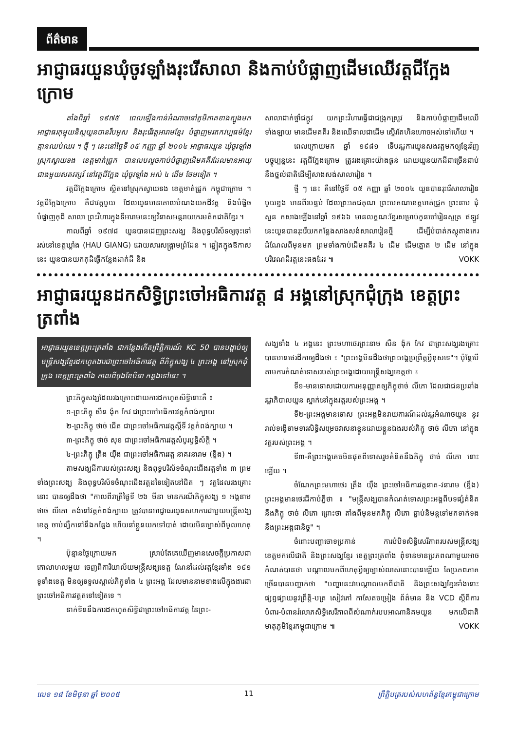ព័ត៌មាន
អាជ្ញាធរយួនឃុំចូវឡាំងរុះរើសាលា និងកាប់បំផ្លាញដើមឈើវត្តជីក្អែងក្រោម
តាំងពីឆ្នាំ ១៩៧៥ ពេលឡើងកាន់អំណាចនៅភូមិភាគខាងត្បូងមក អាជ្ញាធរកុម្មុយនិស្តយួនបានរឹបអូស និងរុះរើវត្តអារាមខ្មែរ បំផ្លាញមរតកវប្បធម៌ខ្មែរគ្មានឈប់ឈរ ។ ថ្មី ៗ នេះនៅថ្ងៃទី ០៥ កញ្ញា ឆ្នាំ ២០០៤ អាជ្ញាធរយួន ឃុំចូវឡាំង ស្រុកស្វាយទង ខេត្តមាត់ជ្រូក បានលបលួចកាប់បំផ្លាញដើមគគីរដែលមានអាយុជាងមួយសតវត្សរ៍ នៅវត្តជីក្អែង ឃុំចូវឡាំង អស់ ៤ ដើម ថែមទៀត ។
វត្តជីក្អែងក្រោម ស្ថិតនៅស្រុកស្វាយទង ខេត្តមាត់ជ្រូក កម្ពុជាក្រោម ។ វត្តជីក្អែងក្រោម គឺជាវត្តមួយ ដែលយួនមានគោលបំណងយកដីវត្ត និងបំផ្លិចបំផ្លាញកុដិ សាលា ព្រះវិហារក្នុងទីអារាមនេះឲ្យវិនាសអន្តរាយកេរមត៌កជាតិខ្មែរ ។
កាលពីឆ្នាំ ១៩៧៨ យួនបានដេញព្រះសង្ឃ និងពុទ្ធបរិស័ទឲ្យចុះទៅរស់នៅខេត្តឃ្លាំង (HAU GIANG) ដោយសារសង្គ្រាមព្រំដែន ។ ឆ្លៀតក្នុងឱកាសនេះ យួនបានយកកុដិធ្វើកន្លែងដាក់ដី និង
សាលាដាក់ថ្នាំជក្តូវ យកព្រះវិហារធ្វើជាជង្រុកស្រូវ និងកាប់បំផ្លាញដើមឈើទាំងឡាយ មានដើមគគីរ និងឈើទាលជាដើម ស្ទើរតែហិនហោចអស់ទៅហើយ ។
ពេលក្រោយមក ឆ្នាំ ១៩៨១ ទើបរដ្ឋការយួនសងវត្តមកឲ្យខ្មែរវិញ បច្ចុប្បន្ននេះ វត្តជីក្អែងក្រោម ត្រូវរងគ្រោះយ៉ាងធ្ងន់ ដោយយួនយកដីជាច្រើនជាប់នឹងថ្នល់ជាតិដើម្បីសាងសង់សាលារៀន ។
ថ្មី ៗ នេះ គឺនៅថ្ងៃទី ០៥ កញ្ញា ឆ្នាំ ២០០៤ យួនបានរុះរើសាលារៀនមួយខ្នង មានពីរបន្ទប់ ដែលព្រះតេជគុណ ព្រះមេគណខេត្តមាត់ជ្រូក ព្រះនាម ជុំ សួន កសាងឡើងនៅឆ្នាំ ១៩៦៦ មានលក្ខណៈខ្មែរសម្រាប់កូនចៅរៀនសូត្រ ឥឡូវនេះយួនបានរុះរើយកកន្លែងសាងសង់សាលារៀនថ្មី ដើម្បីបំបាត់ភស្តុតាងកេរដំណែលពីមុនមក ព្រមទាំងកាប់ដើមគគីរ ៤ ដើម ដើមត្នោត ២ ដើម នៅក្នុងបរិវេណដីវត្តនេះផងដែរ ៕ VOKK
អាជ្ញាធរយួនដកសិទ្ធិព្រះចៅអធិការវត្ត ៨ អង្គនៅស្រុកជុំក្រុង ខេត្តព្រះត្រពាំង
អាជ្ញាធរយួនខេត្តព្រះត្រពាំង ជាកន្លែងកើតព្រឹត្តិការណ៍ KC 50 បានបង្គាប់ឲ្យមន្ត្រីសង្ឃខ្មែរដកហូតងារជាព្រះចៅអធិការវត្ត ពីភិក្ខុសង្ឃ ៤ ព្រះអង្គ នៅស្រុកជុំក្រុង ខេត្តព្រះត្រពាំង កាលពីចុងខែមីនា កន្លងទៅនេះ ។
ព្រះភិក្ខុសង្ឃដែលរងគ្រោះដោយការដកហូតសិទ្ធិនោះគឺ ៖
១-ព្រះភិក្ខុ សឺន ង៉ុក កែវ ជាព្រះចៅអធិការវត្តកំពង់ក្បាយ
២-ព្រះភិក្ខុ ថាច់ ជើត ជាព្រះចៅអធិការវត្តស្តីទី វត្តកំពង់ក្បាយ ។
៣-ព្រះភិក្ខុ ថាច់ សុខ ជាព្រះចៅអធិការវត្តសំបូរឫទ្ធិស័ក្តិ ។
៤-ព្រះភិក្ខុ ត្រឹង យ៉ឹង ជាព្រះចៅអធិការវត្ត នាគវនារាម (ខ្ទឹង) ។
តាមសង្ឃដីការបស់ព្រះសង្ឃ និងពុទ្ធបរិស័ទចំណុះជើងវត្តទាំង ៣ ព្រមទាំងព្រះសង្ឃ និងពុទ្ធបរិស័ទចំណុះជើងវត្តដទៃទៀតនៅជិត ៗ វត្តដែលរងគ្រោះនោះ បានឲ្យដឹងថា "កាលពីរាត្រីថ្ងៃទី ២៦ មីនា មានករណីភិក្ខុសង្ឃ ១ អង្គនាម ថាច់ លីភោ គង់នៅវត្តកំពង់ក្បាយ ត្រូវបានអាជ្ញាធរយួនសហការជាមួយមន្ត្រីសង្ឃខេត្ត ចាប់ផ្សឹកនៅនឹងកន្លែង ហើយនាំខ្លួនយកទៅបាត់ ដោយមិនច្បាស់ពីមូលហេតុ ។
ប៉ុន្មានថ្ងៃក្រោយមក ស្រាប់តែគេឃើញមានសេចក្តីប្រកាសជាកោលាហលមួយ ចេញពីការិយាល័យមន្ត្រីសង្ឃខេត្ត ណែនាំដល់វត្តខ្មែរទាំង ១៩១ ទូទាំងខេត្ត មិនឲ្យទទួលស្គាល់ភិក្ខុទាំង ៤ ព្រះអង្គ ដែលមាននាមខាងលើក្នុងងារជាព្រះចៅអធិការវត្តតទៅទៀតទេ ។
ទាក់ទិននឹងការដកហូតសិទ្ធិជាព្រះចៅអធិការវត្ត នៃព្រះ-
សង្ឃទាំង ៤ អង្គនេះ ព្រះមហាថេរព្រះនាម សឺន ង៉ុក កែវ ជាព្រះសង្ឃរងគ្រោះ បានមានថេរដីកាឲ្យដឹងថា ៖ "ព្រះអង្គមិនដឹងថាព្រះអង្គប្រព្រឹត្តអ្វីខុសទេ"។ ប៉ុន្តែបើតាមការកំណត់ទោសរបស់ព្រះអង្គដោយមន្ត្រីសង្ឃខេត្តថា ៖
ទី១-មានទោសដោយការអនុញ្ញាតឲ្យភិក្ខុថាច់ លីភោ ដែលជាជនប្រឆាំងរដ្ឋាភិបាលយួន ស្នាក់នៅក្នុងវត្តរបស់ព្រះអង្គ ។
ទី២-ព្រះអង្គមានទោស ព្រះអង្គមិនរាយការណ៍ដល់រដ្ឋអំណាចយួន នូវរាល់ទង្វើទាមទារសិទ្ធិសម្រេចវាសនាខ្លួនដោយខ្លួនឯងរបស់ភិក្ខុ ថាច់ លីភោ នៅក្នុងវត្តរបស់ព្រះអង្គ ។
ទី៣-គឺព្រះអង្គគេចមិនផុតពីទោសរួមគំនិតនឹងភិក្ខុ ថាច់ លីភោ នោះឡើយ ។
ចំណែកព្រះមហាថេរ ត្រឹង យ៉ឹង ព្រះចៅអធិការវត្តនាគ-វនារាម (ខ្ទឹង) ព្រះអង្គមានថេរដីកាបំភ្លឺថា ៖ "មន្ត្រីសង្ឃបានកំណត់ទោសព្រះអង្គពីបទផ្សំគំនិតនឹងភិក្ខុ ថាច់ លីភោ ព្រោះថា តាំងពីមុនមកភិក្ខុ លីភោ ធ្លាប់និមន្តទៅមកទាក់ទងនឹងព្រះអង្គជានិច្ច" ។
ចំពោះបញ្ហាចោទប្រកាន់ ការបំបិទសិទ្ធិសេរីភាពរបស់មន្ត្រីសង្ឃខេត្តមកលើជាតិ និងព្រះសង្ឃខ្មែរ ខេត្តព្រះត្រពាំង ពុំទាន់មានប្រភពណាមួយអាចកំណត់បានថា បណ្តាលមកពីហេតុអ្វីឲ្យច្បាស់លាស់នោះបានឡើយ តែប្រភពភាគច្រើនបានបញ្ជាក់ថា "បញ្ហានេះវាបណ្តាលមកពីជាតិ និងព្រះសង្ឃខ្មែរទាំងនោះ ផ្សព្វផ្សាយនូវព្រឹត្តិ-បត្រ សៀវភៅ កាសែតចម្រៀង ព័ត៌មាន និង VCD ស្តីពីការបំពារ-បំពានរំលោភសិទ្ធិសេរីភាពពីសំណាក់របបអាណានិគមយួន មកលើជាតិមាតុភូមិខ្មែរកម្ពុជាក្រោម ៕ VOKK
លេខ ១៨ ខែមិថុនា ឆ្នាំ ២០០៥ 11 ព្រឹត្តិបត្ររបស់សហព័ន្ធខ្មែរកម្ពុជាក្រោម